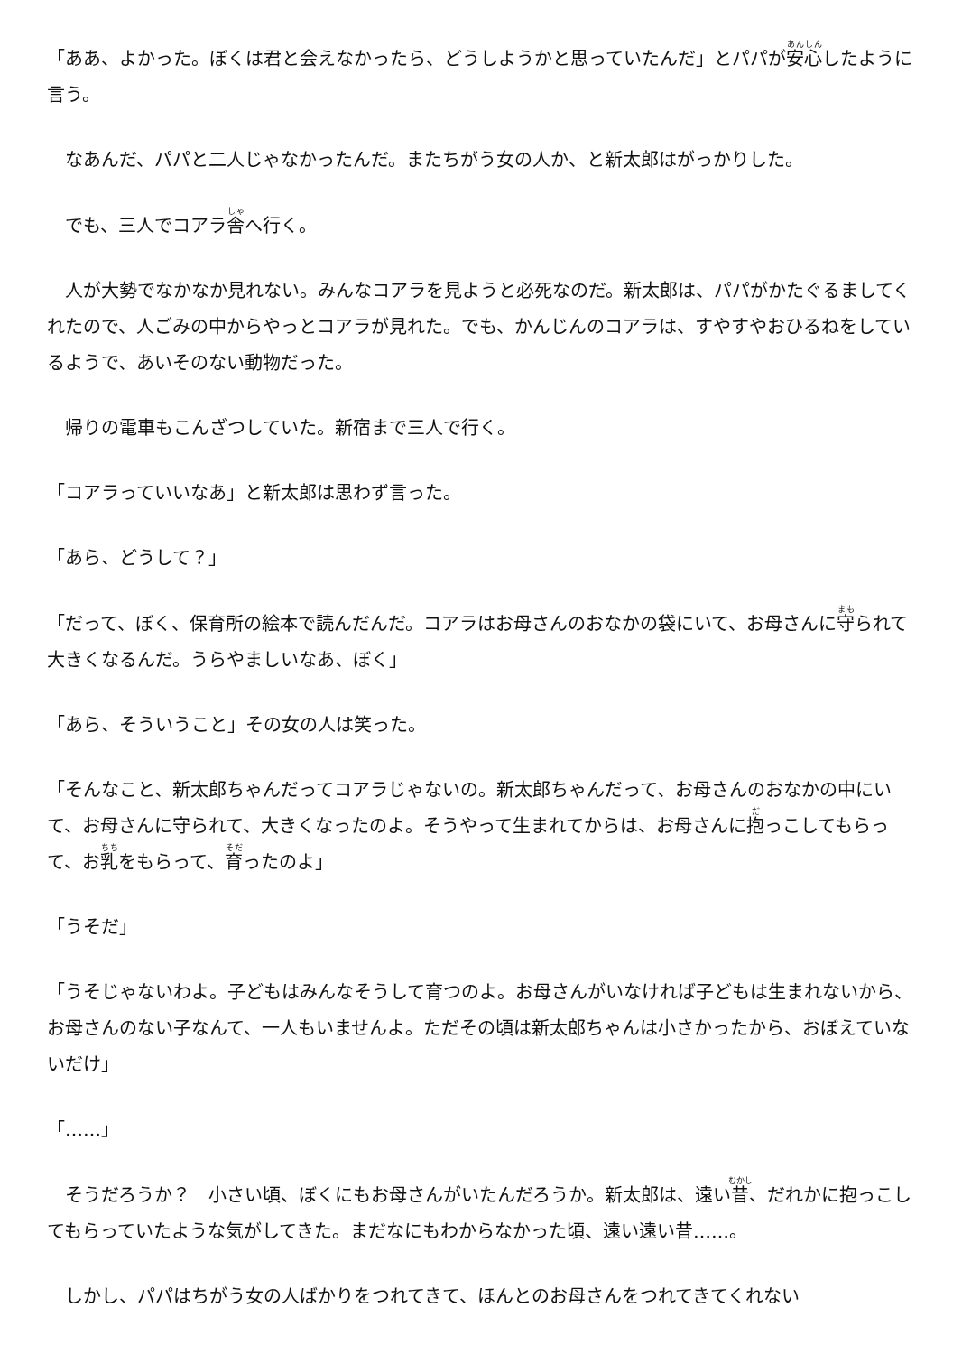「ああ、よかった。ぼくは君と会えなかったら、どうしようかと思っていたんだ」とパパが安心したように言う。
　なあんだ、パパと二人じゃなかったんだ。またちがう女の人か、と新太郎はがっかりした。
　でも、三人でコアラ舎へ行く。
　人が大勢でなかなか見れない。みんなコアラを見ようと必死なのだ。新太郎は、パパがかたぐるましてくれたので、人ごみの中からやっとコアラが見れた。でも、かんじんのコアラは、すやすやおひるねをしているようで、あいそのない動物だった。
　帰りの電車もこんざつしていた。新宿まで三人で行く。
「コアラっていいなあ」と新太郎は思わず言った。
「あら、どうして？」
「だって、ぼく、保育所の絵本で読んだんだ。コアラはお母さんのおなかの袋にいて、お母さんに守られて大きくなるんだ。うらやましいなあ、ぼく」
「あら、そういうこと」その女の人は笑った。
「そんなこと、新太郎ちゃんだってコアラじゃないの。新太郎ちゃんだって、お母さんのおなかの中にいて、お母さんに守られて、大きくなったのよ。そうやって生まれてからは、お母さんに抱っこしてもらって、お乳をもらって、育ったのよ」
「うそだ」
「うそじゃないわよ。子どもはみんなそうして育つのよ。お母さんがいなければ子どもは生まれないから、お母さんのない子なんて、一人もいませんよ。ただその頃は新太郎ちゃんは小さかったから、おぼえていないだけ」
「……」
　そうだろうか？　小さい頃、ぼくにもお母さんがいたんだろうか。新太郎は、遠い昔、だれかに抱っこしてもらっていたような気がしてきた。まだなにもわからなかった頃、遠い遠い昔……。
　しかし、パパはちがう女の人ばかりをつれてきて、ほんとのお母さんをつれてきてくれない